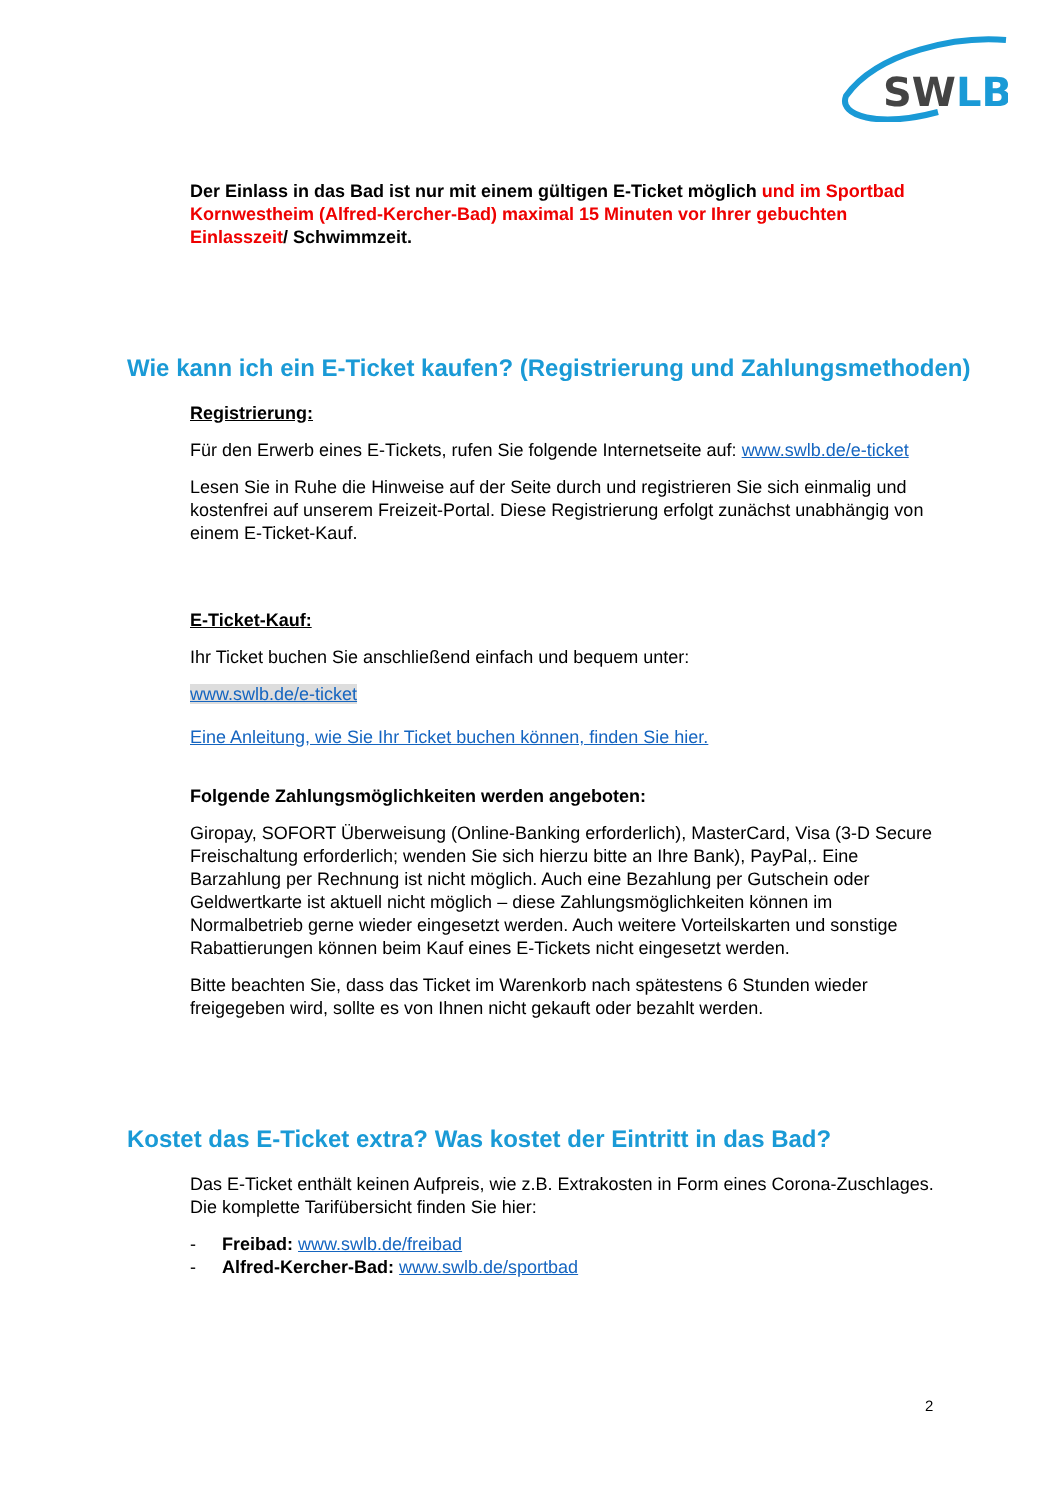SWLB
Der Einlass in das Bad ist nur mit einem gültigen E-Ticket möglich und im Sportbad Kornwestheim (Alfred-Kercher-Bad) maximal 15 Minuten vor Ihrer gebuchten Einlasszeit/ Schwimmzeit.
Wie kann ich ein E-Ticket kaufen? (Registrierung und Zahlungsmethoden)
Registrierung:
Für den Erwerb eines E-Tickets, rufen Sie folgende Internetseite auf: www.swlb.de/e-ticket
Lesen Sie in Ruhe die Hinweise auf der Seite durch und registrieren Sie sich einmalig und kostenfrei auf unserem Freizeit-Portal. Diese Registrierung erfolgt zunächst unabhängig von einem E-Ticket-Kauf.
E-Ticket-Kauf:
Ihr Ticket buchen Sie anschließend einfach und bequem unter:
www.swlb.de/e-ticket
Eine Anleitung, wie Sie Ihr Ticket buchen können, finden Sie hier.
Folgende Zahlungsmöglichkeiten werden angeboten:
Giropay, SOFORT Überweisung (Online-Banking erforderlich), MasterCard, Visa (3-D Secure Freischaltung erforderlich; wenden Sie sich hierzu bitte an Ihre Bank), PayPal,. Eine Barzahlung per Rechnung ist nicht möglich. Auch eine Bezahlung per Gutschein oder Geldwertkarte ist aktuell nicht möglich – diese Zahlungsmöglichkeiten können im Normalbetrieb gerne wieder eingesetzt werden. Auch weitere Vorteilskarten und sonstige Rabattierungen können beim Kauf eines E-Tickets nicht eingesetzt werden.
Bitte beachten Sie, dass das Ticket im Warenkorb nach spätestens 6 Stunden wieder freigegeben wird, sollte es von Ihnen nicht gekauft oder bezahlt werden.
Kostet das E-Ticket extra? Was kostet der Eintritt in das Bad?
Das E-Ticket enthält keinen Aufpreis, wie z.B. Extrakosten in Form eines Corona-Zuschlages. Die komplette Tarifübersicht finden Sie hier:
- Freibad: www.swlb.de/freibad
- Alfred-Kercher-Bad: www.swlb.de/sportbad
2